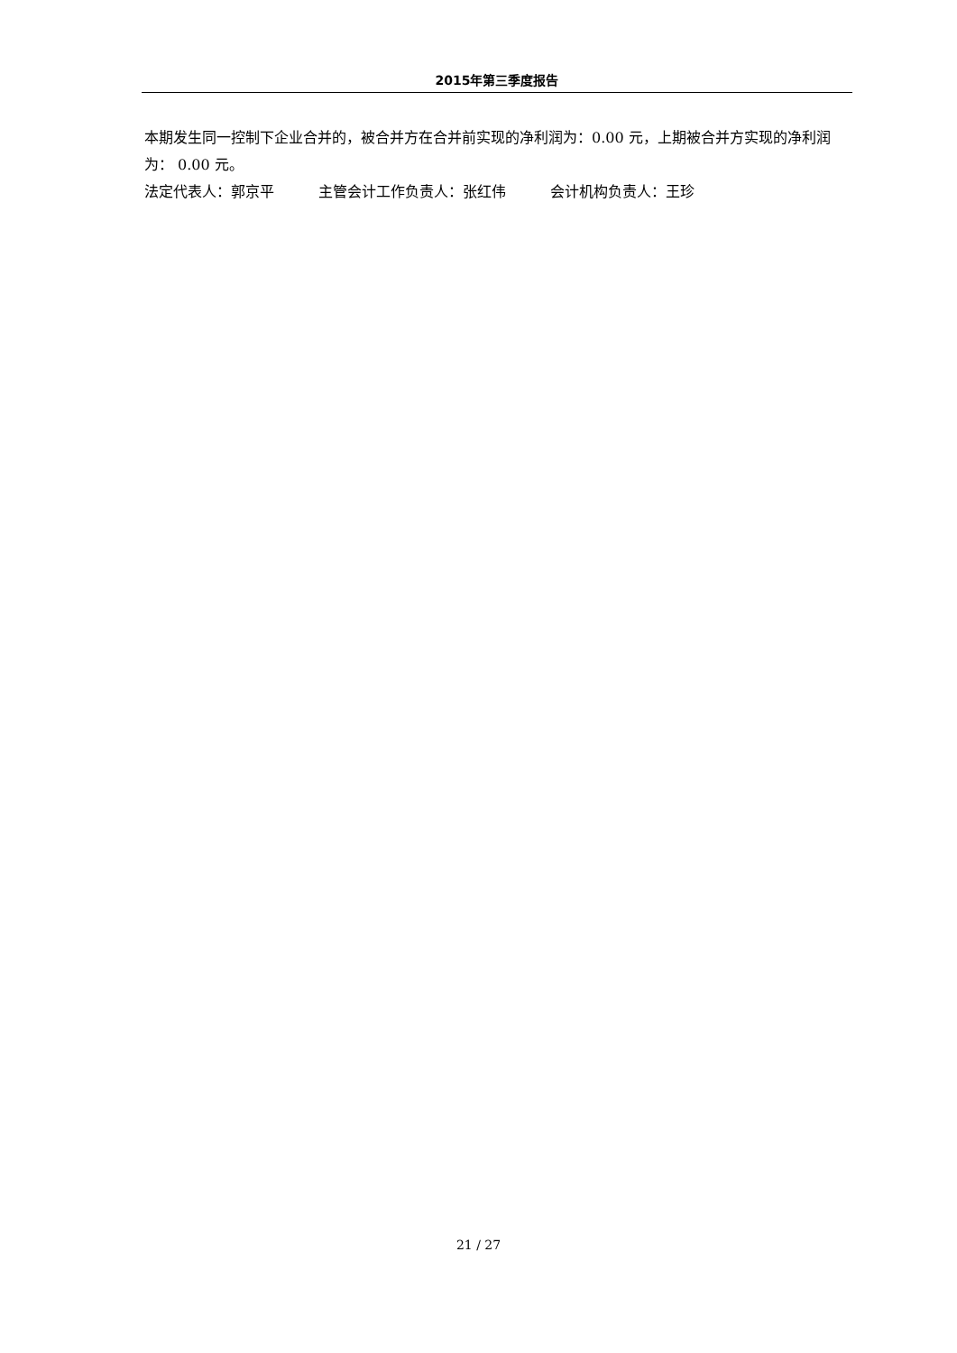2015年第三季度报告
本期发生同一控制下企业合并的，被合并方在合并前实现的净利润为：0.00 元，上期被合并方实现的净利润为： 0.00 元。
法定代表人：郭京平 主管会计工作负责人：张红伟 会计机构负责人：王珍
21 / 27